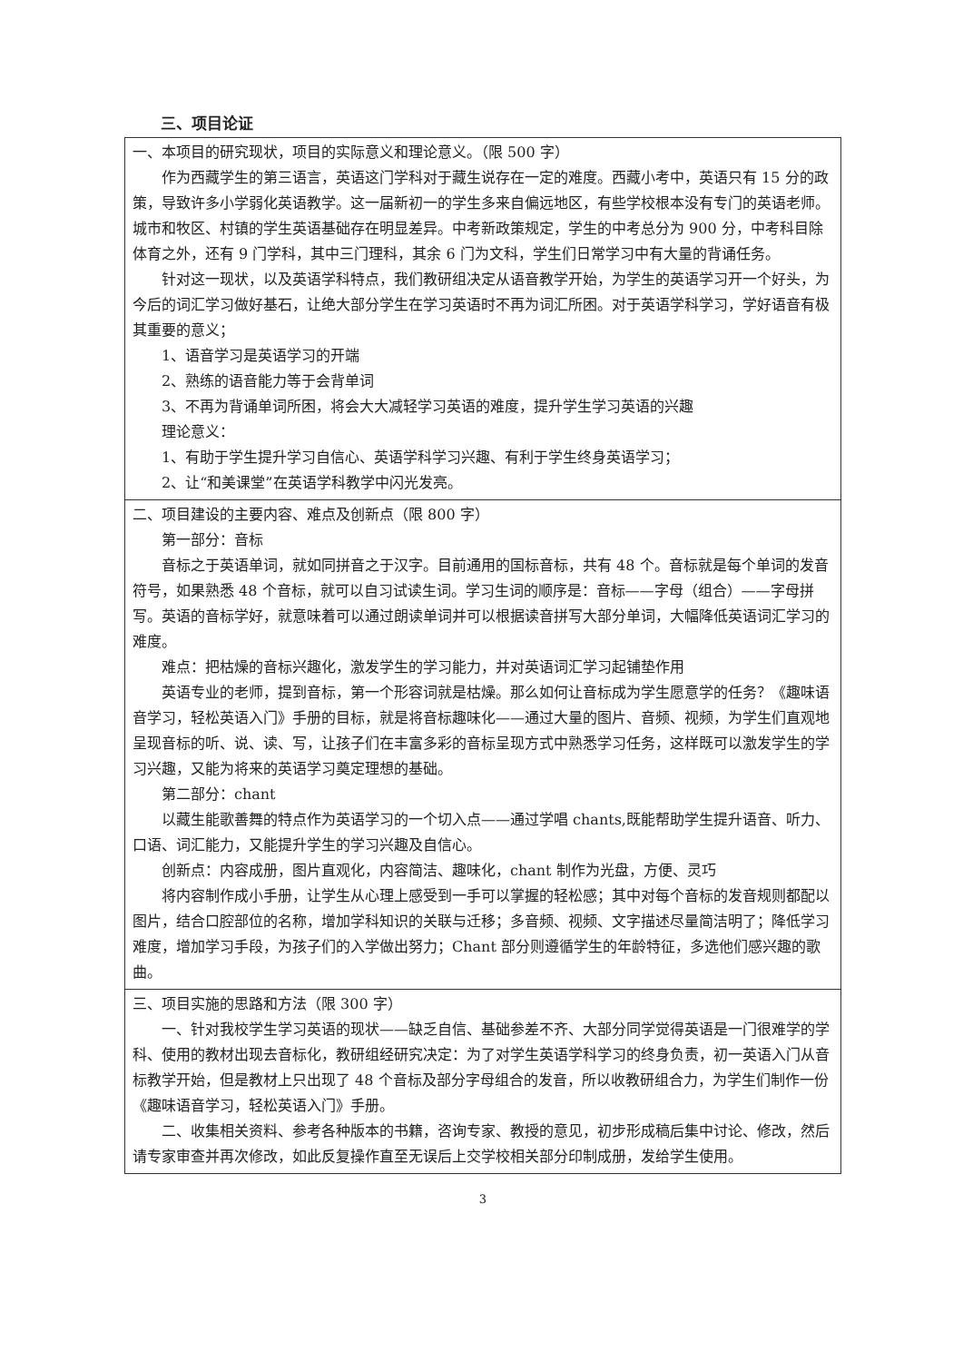三、项目论证
| 一、本项目的研究现状，项目的实际意义和理论意义。（限 500 字） 作为西藏学生的第三语言，英语这门学科对于藏生说存在一定的难度。西藏小考中，英语只有 15 分的政策，导致许多小学弱化英语教学。这一届新初一的学生多来自偏远地区，有些学校根本没有专门的英语老师。城市和牧区、村镇的学生英语基础存在明显差异。中考新政策规定，学生的中考总分为 900 分，中考科目除体育之外，还有 9 门学科，其中三门理科，其余 6 门为文科，学生们日常学习中有大量的背诵任务。 针对这一现状，以及英语学科特点，我们教研组决定从语音教学开始，为学生的英语学习开一个好头，为今后的词汇学习做好基石，让绝大部分学生在学习英语时不再为词汇所困。对于英语学科学习，学好语音有极其重要的意义； 1、语音学习是英语学习的开端 2、熟练的语音能力等于会背单词 3、不再为背诵单词所困，将会大大减轻学习英语的难度，提升学生学习英语的兴趣 理论意义： 1、有助于学生提升学习自信心、英语学科学习兴趣、有利于学生终身英语学习； 2、让“和美课堂”在英语学科教学中闪光发亮。 |
| 二、项目建设的主要内容、难点及创新点（限 800 字） 第一部分：音标 音标之于英语单词，就如同拼音之于汉字。目前通用的国标音标，共有 48 个。音标就是每个单词的发音符号，如果熟悉 48 个音标，就可以自习试读生词。学习生词的顺序是：音标——字母（组合）——字母拼写。英语的音标学好，就意味着可以通过朗读单词并可以根据读音拼写大部分单词，大幅降低英语词汇学习的难度。 难点：把枯燥的音标兴趣化，激发学生的学习能力，并对英语词汇学习起铺垫作用 英语专业的老师，提到音标，第一个形容词就是枯燥。那么如何让音标成为学生愿意学的任务？《趣味语音学习，轻松英语入门》手册的目标，就是将音标趣味化——通过大量的图片、音频、视频，为学生们直观地呈现音标的听、说、读、写，让孩子们在丰富多彩的音标呈现方式中熟悉学习任务，这样既可以激发学生的学习兴趣，又能为将来的英语学习奠定理想的基础。 第二部分：chant 以藏生能歌善舞的特点作为英语学习的一个切入点——通过学唱 chants,既能帮助学生提升语音、听力、口语、词汇能力，又能提升学生的学习兴趣及自信心。 创新点：内容成册，图片直观化，内容简洁、趣味化，chant 制作为光盘，方便、灵巧 将内容制作成小手册，让学生从心理上感受到一手可以掌握的轻松感；其中对每个音标的发音规则都配以图片，结合口腔部位的名称，增加学科知识的关联与迁移；多音频、视频、文字描述尽量简洁明了；降低学习难度，增加学习手段，为孩子们的入学做出努力；Chant 部分则遵循学生的年龄特征，多选他们感兴趣的歌曲。 |
| 三、项目实施的思路和方法（限 300 字） 一、针对我校学生学习英语的现状——缺乏自信、基础参差不齐、大部分同学觉得英语是一门很难学的学科、使用的教材出现去音标化，教研组经研究决定：为了对学生英语学科学习的终身负责，初一英语入门从音标教学开始，但是教材上只出现了 48 个音标及部分字母组合的发音，所以收教研组合力，为学生们制作一份《趣味语音学习，轻松英语入门》手册。 二、收集相关资料、参考各种版本的书籍，咨询专家、教授的意见，初步形成稿后集中讨论、修改，然后请专家审查并再次修改，如此反复操作直至无误后上交学校相关部分印制成册，发给学生使用。 |
3